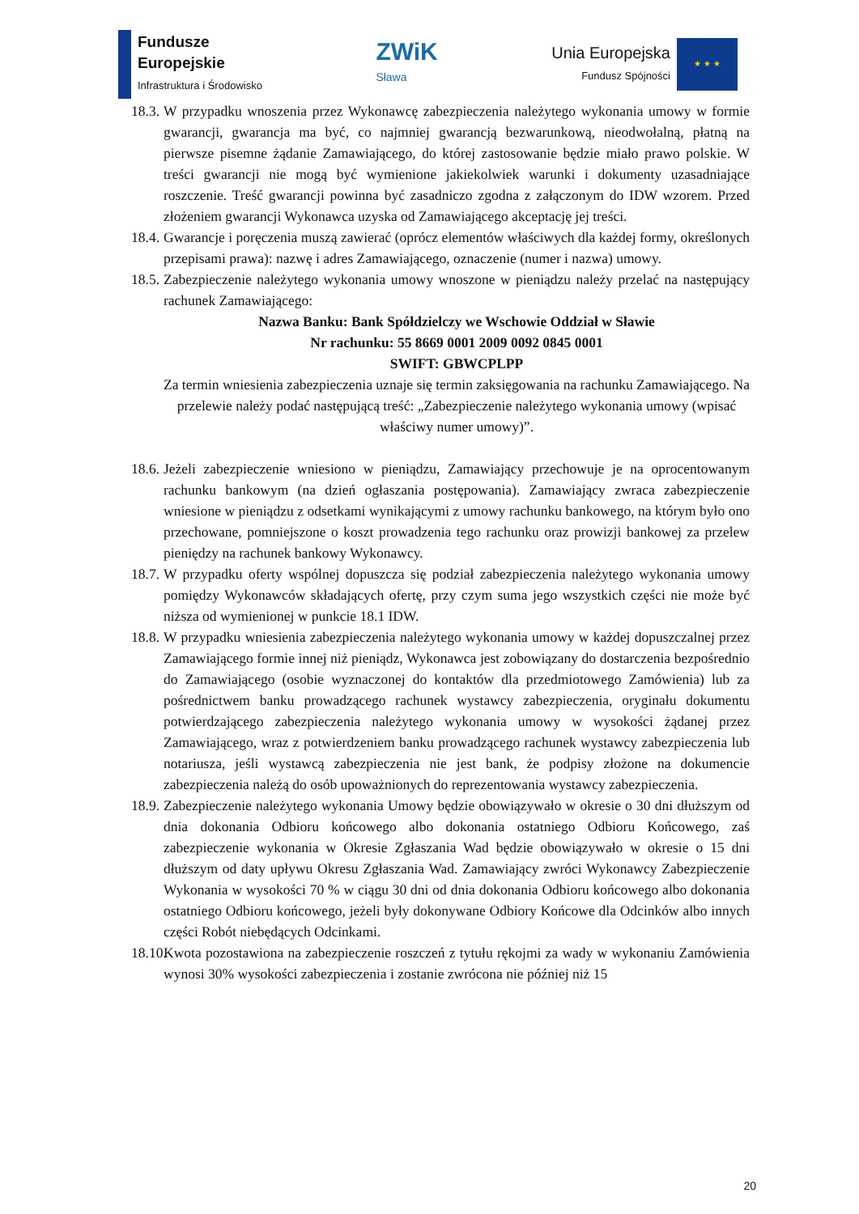Fundusze
Europejskie
Infrastruktura i Środowisko
ZWiK
Sława
Unia Europejska
Fundusz Spójności
★ ★ ★
18.3. W przypadku wnoszenia przez Wykonawcę zabezpieczenia należytego wykonania umowy w formie gwarancji, gwarancja ma być, co najmniej gwarancją bezwarunkową, nieodwołalną, płatną na pierwsze pisemne żądanie Zamawiającego, do której zastosowanie będzie miało prawo polskie. W treści gwarancji nie mogą być wymienione jakiekolwiek warunki i dokumenty uzasadniające roszczenie. Treść gwarancji powinna być zasadniczo zgodna z załączonym do IDW wzorem. Przed złożeniem gwarancji Wykonawca uzyska od Zamawiającego akceptację jej treści.
18.4. Gwarancje i poręczenia muszą zawierać (oprócz elementów właściwych dla każdej formy, określonych przepisami prawa): nazwę i adres Zamawiającego, oznaczenie (numer i nazwa) umowy.
18.5. Zabezpieczenie należytego wykonania umowy wnoszone w pieniądzu należy przelać na następujący rachunek Zamawiającego:
Nazwa Banku: Bank Spółdzielczy we Wschowie Oddział w Sławie
Nr rachunku: 55 8669 0001 2009 0092 0845 0001
SWIFT: GBWCPLPP
Za termin wniesienia zabezpieczenia uznaje się termin zaksięgowania na rachunku Zamawiającego. Na przelewie należy podać następującą treść: „Zabezpieczenie należytego wykonania umowy (wpisać właściwy numer umowy)”.
18.6. Jeżeli zabezpieczenie wniesiono w pieniądzu, Zamawiający przechowuje je na oprocentowanym rachunku bankowym (na dzień ogłaszania postępowania). Zamawiający zwraca zabezpieczenie wniesione w pieniądzu z odsetkami wynikającymi z umowy rachunku bankowego, na którym było ono przechowane, pomniejszone o koszt prowadzenia tego rachunku oraz prowizji bankowej za przelew pieniędzy na rachunek bankowy Wykonawcy.
18.7. W przypadku oferty wspólnej dopuszcza się podział zabezpieczenia należytego wykonania umowy pomiędzy Wykonawców składających ofertę, przy czym suma jego wszystkich części nie może być niższa od wymienionej w punkcie 18.1 IDW.
18.8. W przypadku wniesienia zabezpieczenia należytego wykonania umowy w każdej dopuszczalnej przez Zamawiającego formie innej niż pieniądz, Wykonawca jest zobowiązany do dostarczenia bezpośrednio do Zamawiającego (osobie wyznaczonej do kontaktów dla przedmiotowego Zamówienia) lub za pośrednictwem banku prowadzącego rachunek wystawcy zabezpieczenia, oryginału dokumentu potwierdzającego zabezpieczenia należytego wykonania umowy w wysokości żądanej przez Zamawiającego, wraz z potwierdzeniem banku prowadzącego rachunek wystawcy zabezpieczenia lub notariusza, jeśli wystawcą zabezpieczenia nie jest bank, że podpisy złożone na dokumencie zabezpieczenia należą do osób upoważnionych do reprezentowania wystawcy zabezpieczenia.
18.9. Zabezpieczenie należytego wykonania Umowy będzie obowiązywało w okresie o 30 dni dłuższym od dnia dokonania Odbioru końcowego albo dokonania ostatniego Odbioru Końcowego, zaś zabezpieczenie wykonania w Okresie Zgłaszania Wad będzie obowiązywało w okresie o 15 dni dłuższym od daty upływu Okresu Zgłaszania Wad. Zamawiający zwróci Wykonawcy Zabezpieczenie Wykonania w wysokości 70 % w ciągu 30 dni od dnia dokonania Odbioru końcowego albo dokonania ostatniego Odbioru końcowego, jeżeli były dokonywane Odbiory Końcowe dla Odcinków albo innych części Robót niebędących Odcinkami.
18.10. Kwota pozostawiona na zabezpieczenie roszczeń z tytułu rękojmi za wady w wykonaniu Zamówienia wynosi 30% wysokości zabezpieczenia i zostanie zwrócona nie później niż 15
20